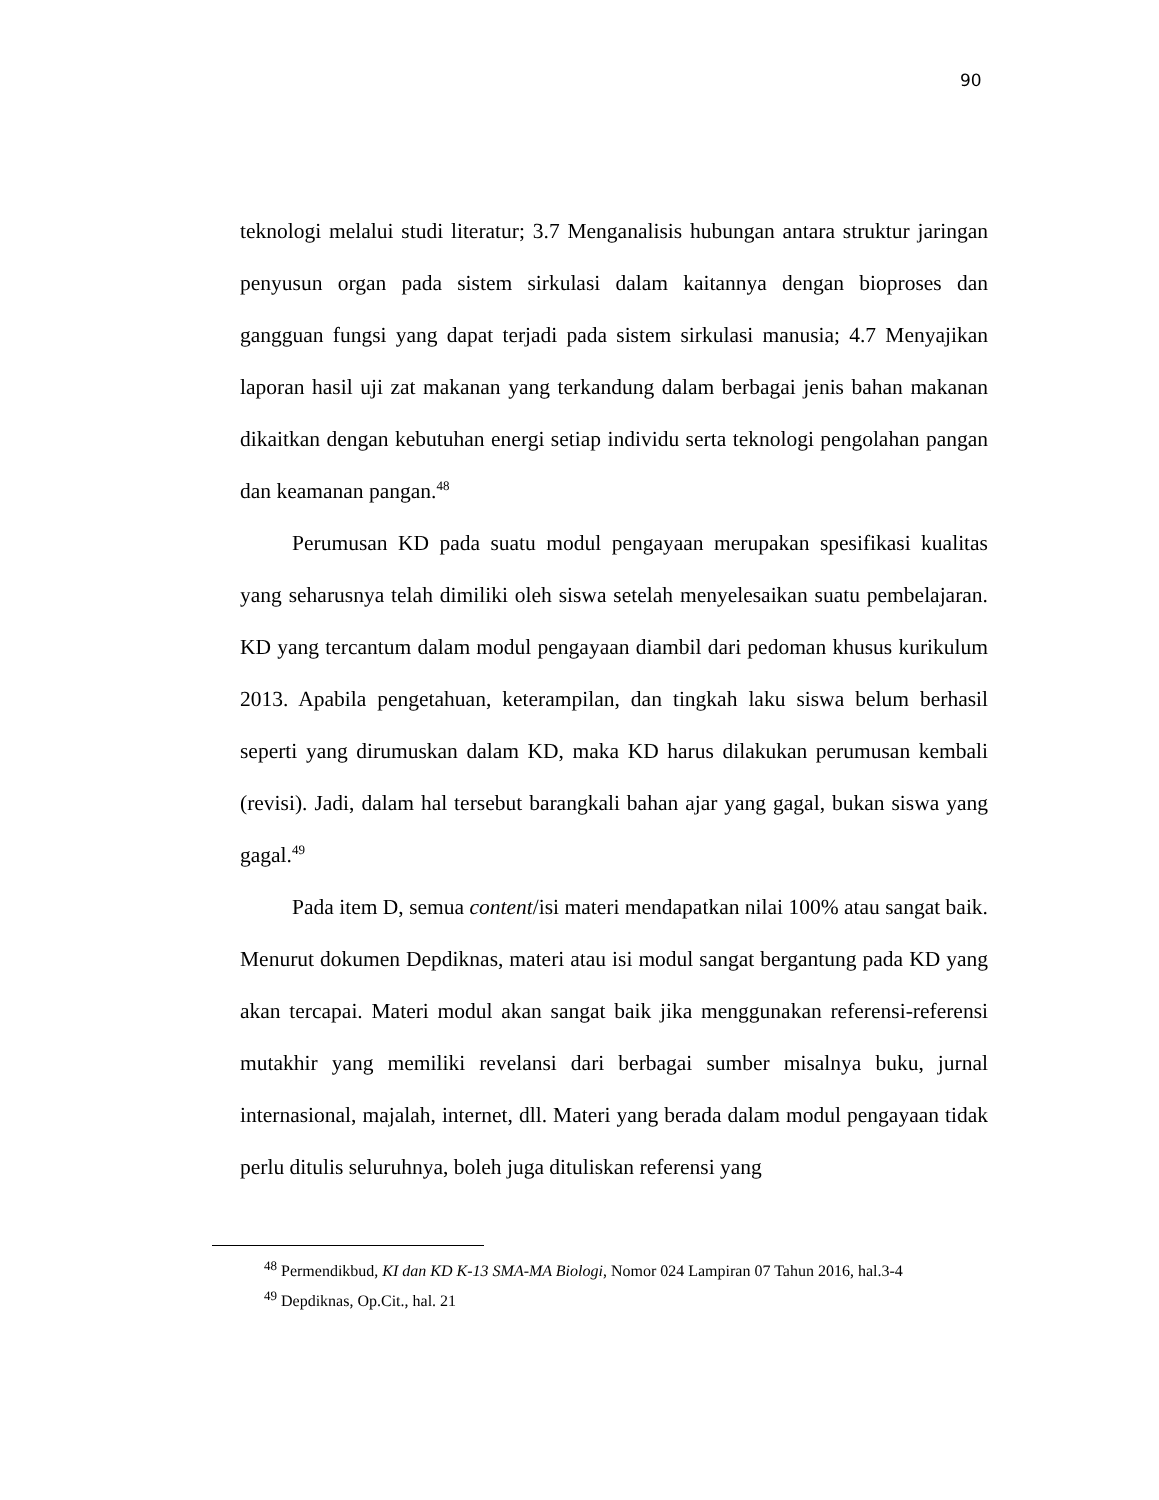90
teknologi melalui studi literatur; 3.7 Menganalisis hubungan antara struktur jaringan penyusun organ pada sistem sirkulasi dalam kaitannya dengan bioproses dan gangguan fungsi yang dapat terjadi pada sistem sirkulasi manusia; 4.7 Menyajikan laporan hasil uji zat makanan yang terkandung dalam berbagai jenis bahan makanan dikaitkan dengan kebutuhan energi setiap individu serta teknologi pengolahan pangan dan keamanan pangan.<sup>48</sup>
Perumusan KD pada suatu modul pengayaan merupakan spesifikasi kualitas yang seharusnya telah dimiliki oleh siswa setelah menyelesaikan suatu pembelajaran. KD yang tercantum dalam modul pengayaan diambil dari pedoman khusus kurikulum 2013. Apabila pengetahuan, keterampilan, dan tingkah laku siswa belum berhasil seperti yang dirumuskan dalam KD, maka KD harus dilakukan perumusan kembali (revisi). Jadi, dalam hal tersebut barangkali bahan ajar yang gagal, bukan siswa yang gagal.<sup>49</sup>
Pada item D, semua content/isi materi mendapatkan nilai 100% atau sangat baik. Menurut dokumen Depdiknas, materi atau isi modul sangat bergantung pada KD yang akan tercapai. Materi modul akan sangat baik jika menggunakan referensi-referensi mutakhir yang memiliki revelansi dari berbagai sumber misalnya buku, jurnal internasional, majalah, internet, dll. Materi yang berada dalam modul pengayaan tidak perlu ditulis seluruhnya, boleh juga dituliskan referensi yang
<sup>48</sup> Permendikbud, KI dan KD K-13 SMA-MA Biologi, Nomor 024 Lampiran 07 Tahun 2016, hal.3-4
<sup>49</sup> Depdiknas, Op.Cit., hal. 21